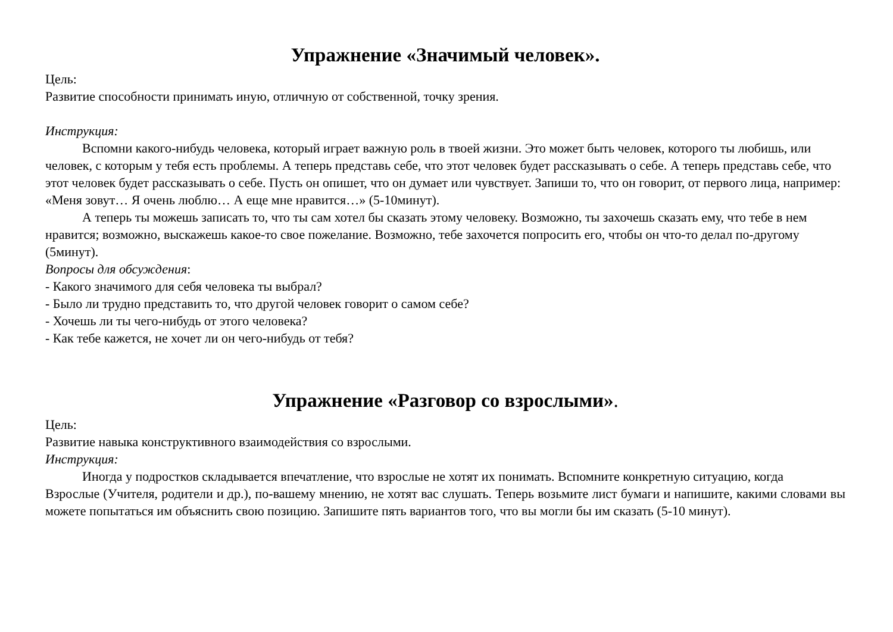Упражнение «Значимый человек».
Цель:
Развитие способности принимать иную, отличную от собственной, точку зрения.
Инструкция:
Вспомни какого-нибудь человека, который играет важную роль в твоей жизни. Это может быть человек, которого ты любишь, или человек, с которым у тебя есть проблемы. А теперь представь себе, что этот человек будет рассказывать о себе. А теперь представь себе, что этот человек будет рассказывать о себе. Пусть он опишет, что он думает или чувствует. Запиши то, что он говорит, от первого лица, например: «Меня зовут… Я очень люблю… А еще мне нравится…» (5-10минут).
А теперь ты можешь записать то, что ты сам хотел бы сказать этому человеку. Возможно, ты захочешь сказать ему, что тебе в нем нравится; возможно, выскажешь какое-то свое пожелание. Возможно, тебе захочется попросить его, чтобы он что-то делал по-другому (5минут).
Вопросы для обсуждения:
- Какого значимого для себя человека ты выбрал?
- Было ли трудно представить то, что другой человек говорит о самом себе?
- Хочешь ли ты чего-нибудь от этого человека?
- Как тебе кажется, не хочет ли он чего-нибудь от тебя?
Упражнение «Разговор со взрослыми».
Цель:
Развитие навыка конструктивного взаимодействия со взрослыми.
Инструкция:
Иногда у подростков складывается впечатление, что взрослые не хотят их понимать. Вспомните конкретную ситуацию, когда
Взрослые (Учителя, родители и др.), по-вашему мнению, не хотят вас слушать. Теперь возьмите лист бумаги и напишите, какими словами вы можете попытаться им объяснить свою позицию. Запишите пять вариантов того, что вы могли бы им сказать (5-10 минут).